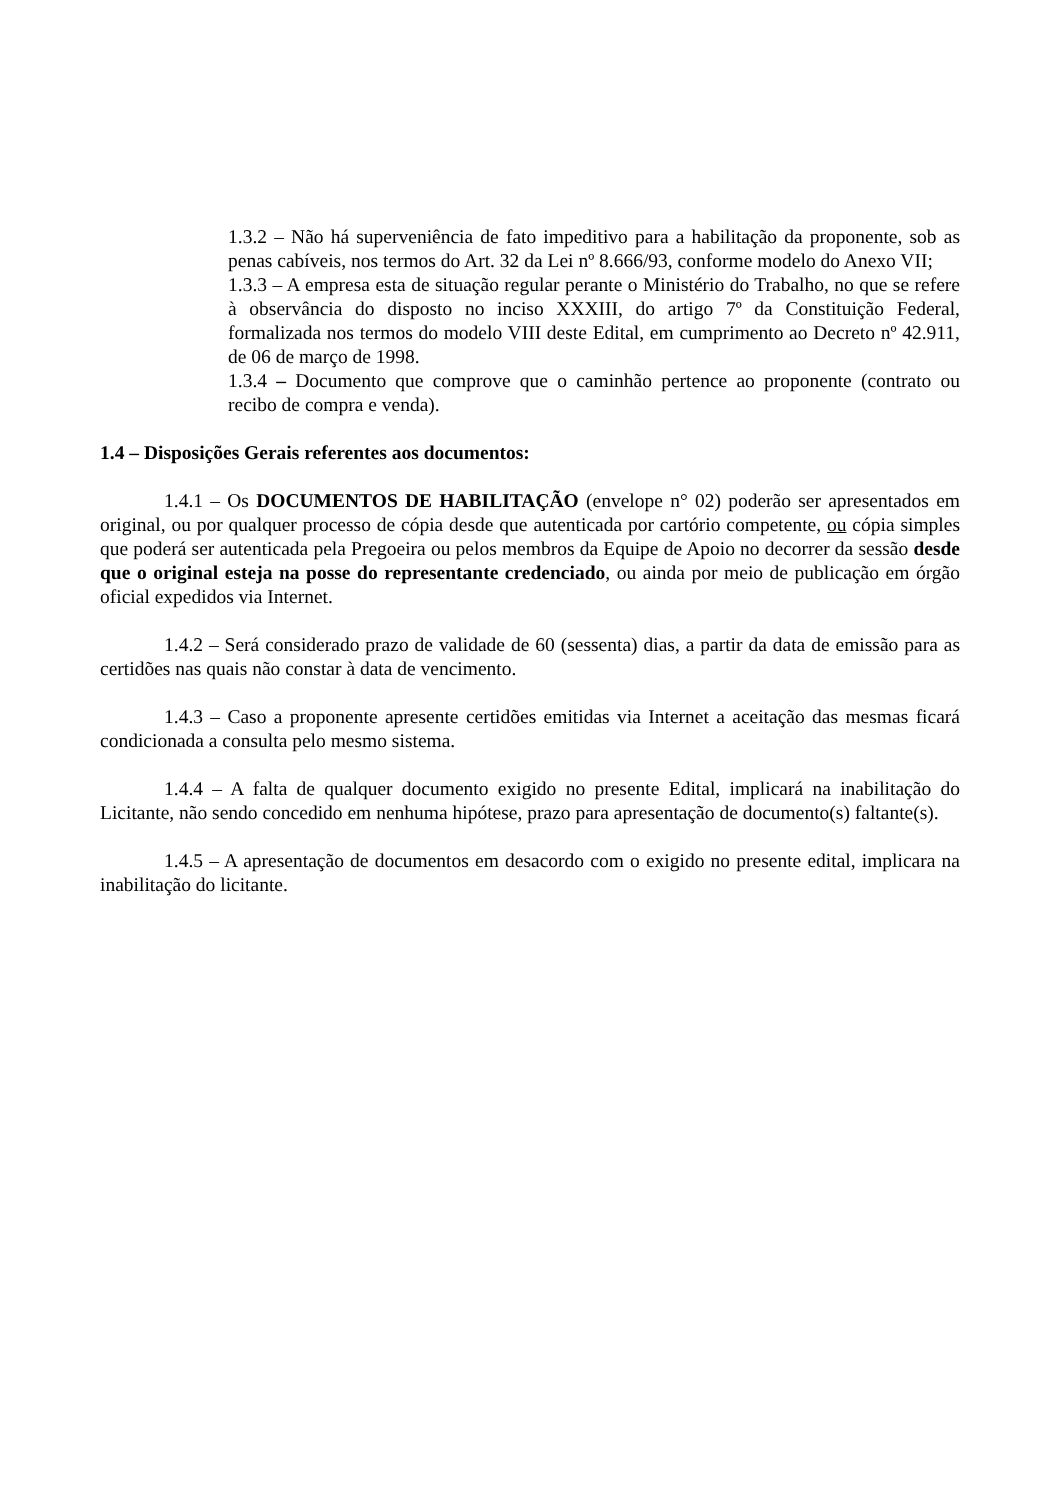1.3.2 – Não há superveniência de fato impeditivo para a habilitação da proponente, sob as penas cabíveis, nos termos do Art. 32 da Lei nº 8.666/93, conforme modelo do Anexo VII;
1.3.3 – A empresa esta de situação regular perante o Ministério do Trabalho, no que se refere à observância do disposto no inciso XXXIII, do artigo 7º da Constituição Federal, formalizada nos termos do modelo VIII deste Edital, em cumprimento ao Decreto nº 42.911, de 06 de março de 1998.
1.3.4 – Documento que comprove que o caminhão pertence ao proponente (contrato ou recibo de compra e venda).
1.4 – Disposições Gerais referentes aos documentos:
1.4.1 – Os DOCUMENTOS DE HABILITAÇÃO (envelope n° 02) poderão ser apresentados em original, ou por qualquer processo de cópia desde que autenticada por cartório competente, ou cópia simples que poderá ser autenticada pela Pregoeira ou pelos membros da Equipe de Apoio no decorrer da sessão desde que o original esteja na posse do representante credenciado, ou ainda por meio de publicação em órgão oficial expedidos via Internet.
1.4.2 – Será considerado prazo de validade de 60 (sessenta) dias, a partir da data de emissão para as certidões nas quais não constar à data de vencimento.
1.4.3 – Caso a proponente apresente certidões emitidas via Internet a aceitação das mesmas ficará condicionada a consulta pelo mesmo sistema.
1.4.4 – A falta de qualquer documento exigido no presente Edital, implicará na inabilitação do Licitante, não sendo concedido em nenhuma hipótese, prazo para apresentação de documento(s) faltante(s).
1.4.5 – A apresentação de documentos em desacordo com o exigido no presente edital, implicara na inabilitação do licitante.